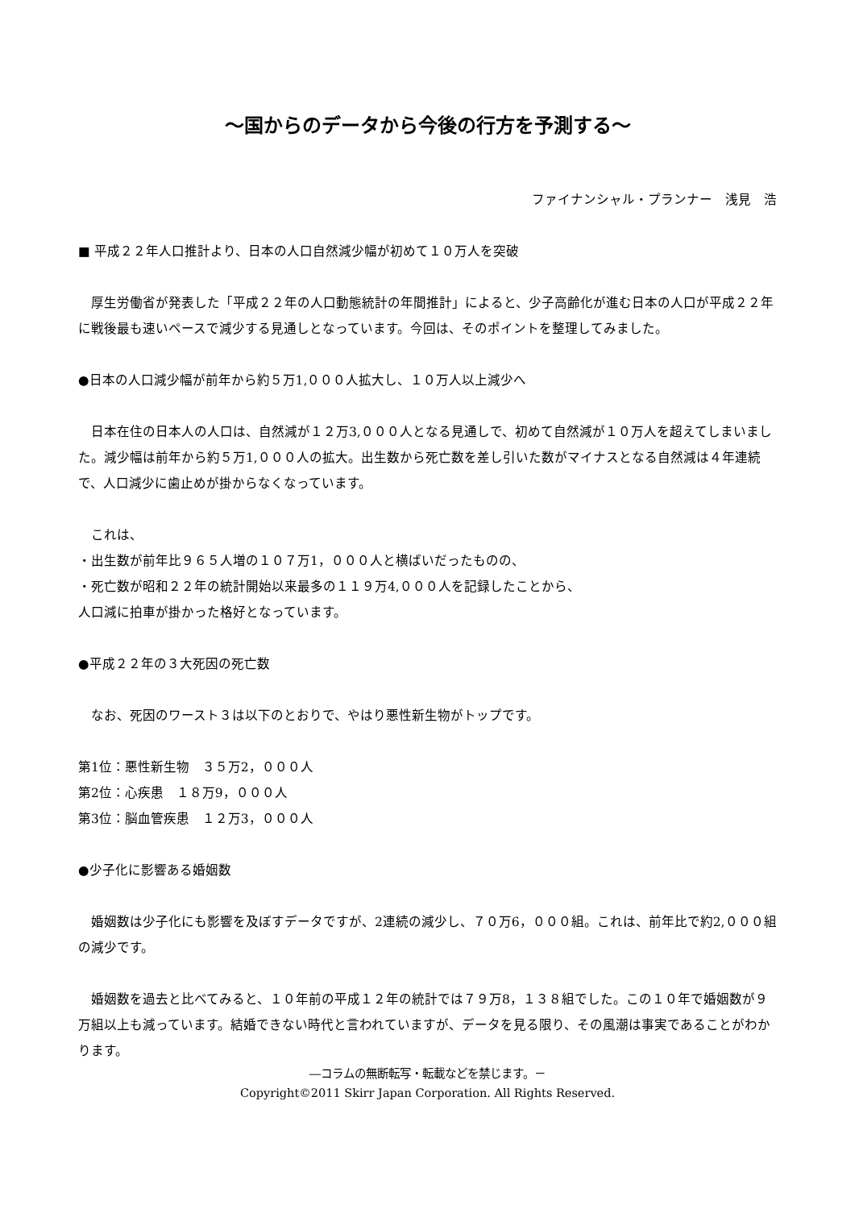～国からのデータから今後の行方を予測する～
ファイナンシャル・プランナー　浅見　浩
■ 平成２２年人口推計より、日本の人口自然減少幅が初めて１０万人を突破
　厚生労働省が発表した「平成２２年の人口動態統計の年間推計」によると、少子高齢化が進む日本の人口が平成２２年に戦後最も速いペースで減少する見通しとなっています。今回は、そのポイントを整理してみました。
●日本の人口減少幅が前年から約５万1,０００人拡大し、１０万人以上減少へ
　日本在住の日本人の人口は、自然減が１２万3,０００人となる見通しで、初めて自然減が１０万人を超えてしまいました。減少幅は前年から約５万1,０００人の拡大。出生数から死亡数を差し引いた数がマイナスとなる自然減は４年連続で、人口減少に歯止めが掛からなくなっています。
　これは、
・出生数が前年比９６５人増の１０７万1，０００人と横ばいだったものの、
・死亡数が昭和２２年の統計開始以来最多の１１９万4,０００人を記録したことから、
人口減に拍車が掛かった格好となっています。
●平成２２年の３大死因の死亡数
　なお、死因のワースト３は以下のとおりで、やはり悪性新生物がトップです。
第1位：悪性新生物　３５万2，０００人
第2位：心疾患　１８万9，０００人
第3位：脳血管疾患　１２万3，０００人
●少子化に影響ある婚姻数
　婚姻数は少子化にも影響を及ぼすデータですが、2連続の減少し、７０万6，０００組。これは、前年比で約2,０００組の減少です。
　婚姻数を過去と比べてみると、１０年前の平成１２年の統計では７９万8，１３８組でした。この１０年で婚姻数が９万組以上も減っています。結婚できない時代と言われていますが、データを見る限り、その風潮は事実であることがわかります。
―コラムの無断転写・転載などを禁じます。－
Copyright©2011 Skirr Japan Corporation. All Rights Reserved.